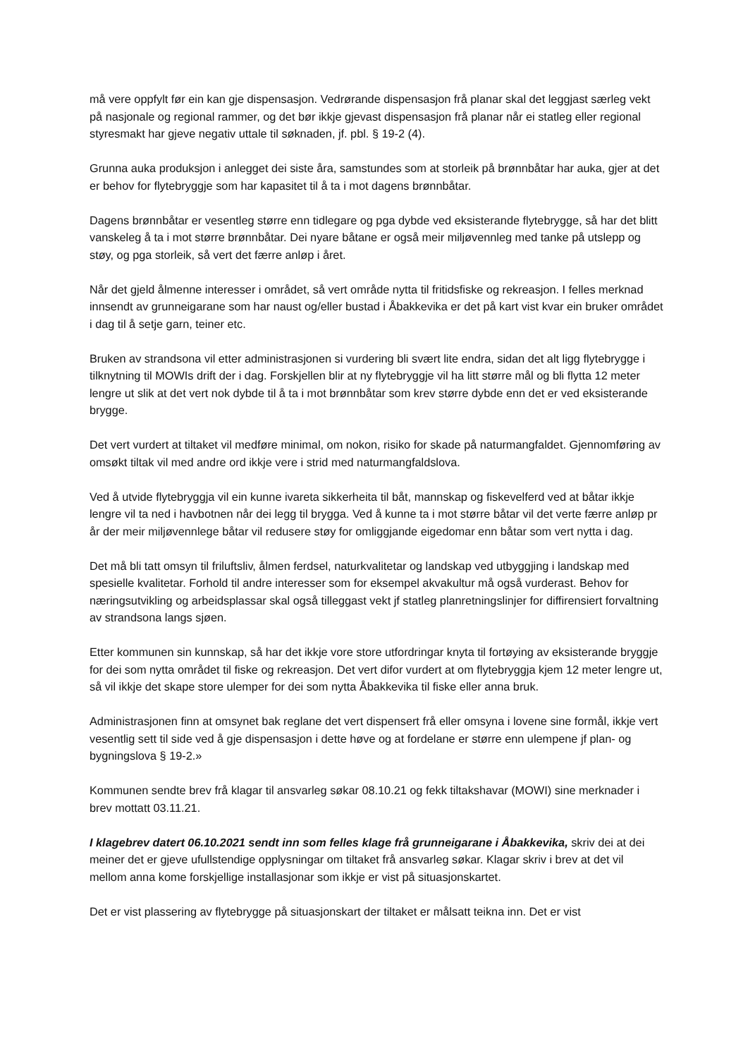må vere oppfylt før ein kan gje dispensasjon. Vedrørande dispensasjon frå planar skal det leggjast særleg vekt på nasjonale og regional rammer, og det bør ikkje gjevast dispensasjon frå planar når ei statleg eller regional styresmakt har gjeve negativ uttale til søknaden, jf. pbl. § 19-2 (4).
Grunna auka produksjon i anlegget dei siste åra, samstundes som at storleik på brønnbåtar har auka, gjer at det er behov for flytebryggje som har kapasitet til å ta i mot dagens brønnbåtar.
Dagens brønnbåtar er vesentleg større enn tidlegare og pga dybde ved eksisterande flytebrygge, så har det blitt vanskeleg å ta i mot større brønnbåtar. Dei nyare båtane er også meir miljøvennleg med tanke på utslepp og støy, og pga storleik, så vert det færre anløp i året.
Når det gjeld ålmenne interesser i området, så vert område nytta til fritidsfiske og rekreasjon. I felles merknad innsendt av grunneigarane som har naust og/eller bustad i Åbakkevika er det på kart vist kvar ein bruker området i dag til å setje garn, teiner etc.
Bruken av strandsona vil etter administrasjonen si vurdering bli svært lite endra, sidan det alt ligg flytebrygge i tilknytning til MOWIs drift der i dag. Forskjellen blir at ny flytebryggje vil ha litt større mål og bli flytta 12 meter lengre ut slik at det vert nok dybde til å ta i mot brønnbåtar som krev større dybde enn det er ved eksisterande brygge.
Det vert vurdert at tiltaket vil medføre minimal, om nokon, risiko for skade på naturmangfaldet. Gjennomføring av omsøkt tiltak vil med andre ord ikkje vere i strid med naturmangfaldslova.
Ved å utvide flytebryggja vil ein kunne ivareta sikkerheita til båt, mannskap og fiskevelferd ved at båtar ikkje lengre vil ta ned i havbotnen når dei legg til brygga. Ved å kunne ta i mot større båtar vil det verte færre anløp pr år der meir miljøvennlege båtar vil redusere støy for omliggjande eigedomar enn båtar som vert nytta i dag.
Det må bli tatt omsyn til friluftsliv, ålmen ferdsel, naturkvalitetar og landskap ved utbyggjing i landskap med spesielle kvalitetar. Forhold til andre interesser som for eksempel akvakultur må også vurderast. Behov for næringsutvikling og arbeidsplassar skal også tilleggast vekt jf statleg planretningslinjer for diffirensiert forvaltning av strandsona langs sjøen.
Etter kommunen sin kunnskap, så har det ikkje vore store utfordringar knyta til fortøying av eksisterande bryggje for dei som nytta området til fiske og rekreasjon. Det vert difor vurdert at om flytebryggja kjem 12 meter lengre ut, så vil ikkje det skape store ulemper for dei som nytta Åbakkevika til fiske eller anna bruk.
Administrasjonen finn at omsynet bak reglane det vert dispensert frå eller omsyna i lovene sine formål, ikkje vert vesentlig sett til side ved å gje dispensasjon i dette høve og at fordelane er større enn ulempene jf plan- og bygningslova § 19-2.»
Kommunen sendte brev frå klagar til ansvarleg søkar 08.10.21 og fekk tiltakshavar (MOWI) sine merknader i brev mottatt 03.11.21.
I klagebrev datert 06.10.2021 sendt inn som felles klage frå grunneigarane i Åbakkevika, skriv dei at dei meiner det er gjeve ufullstendige opplysningar om tiltaket frå ansvarleg søkar. Klagar skriv i brev at det vil mellom anna kome forskjellige installasjonar som ikkje er vist på situasjonskartet.
Det er vist plassering av flytebrygge på situasjonskart der tiltaket er målsatt teikna inn. Det er vist